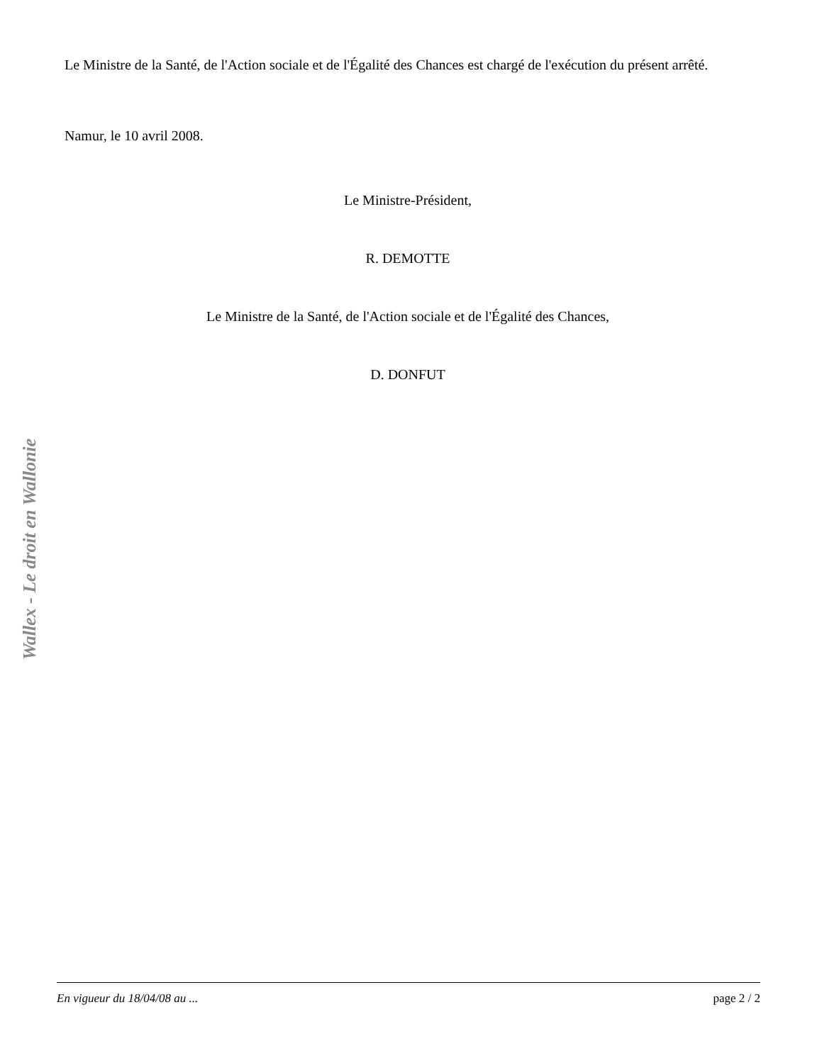Le Ministre de la Santé, de l'Action sociale et de l'Égalité des Chances est chargé de l'exécution du présent arrêté.
Namur, le 10 avril 2008.
Le Ministre-Président,
R. DEMOTTE
Le Ministre de la Santé, de l'Action sociale et de l'Égalité des Chances,
D. DONFUT
Wallex - Le droit en Wallonie
En vigueur du 18/04/08 au ... page 2 / 2